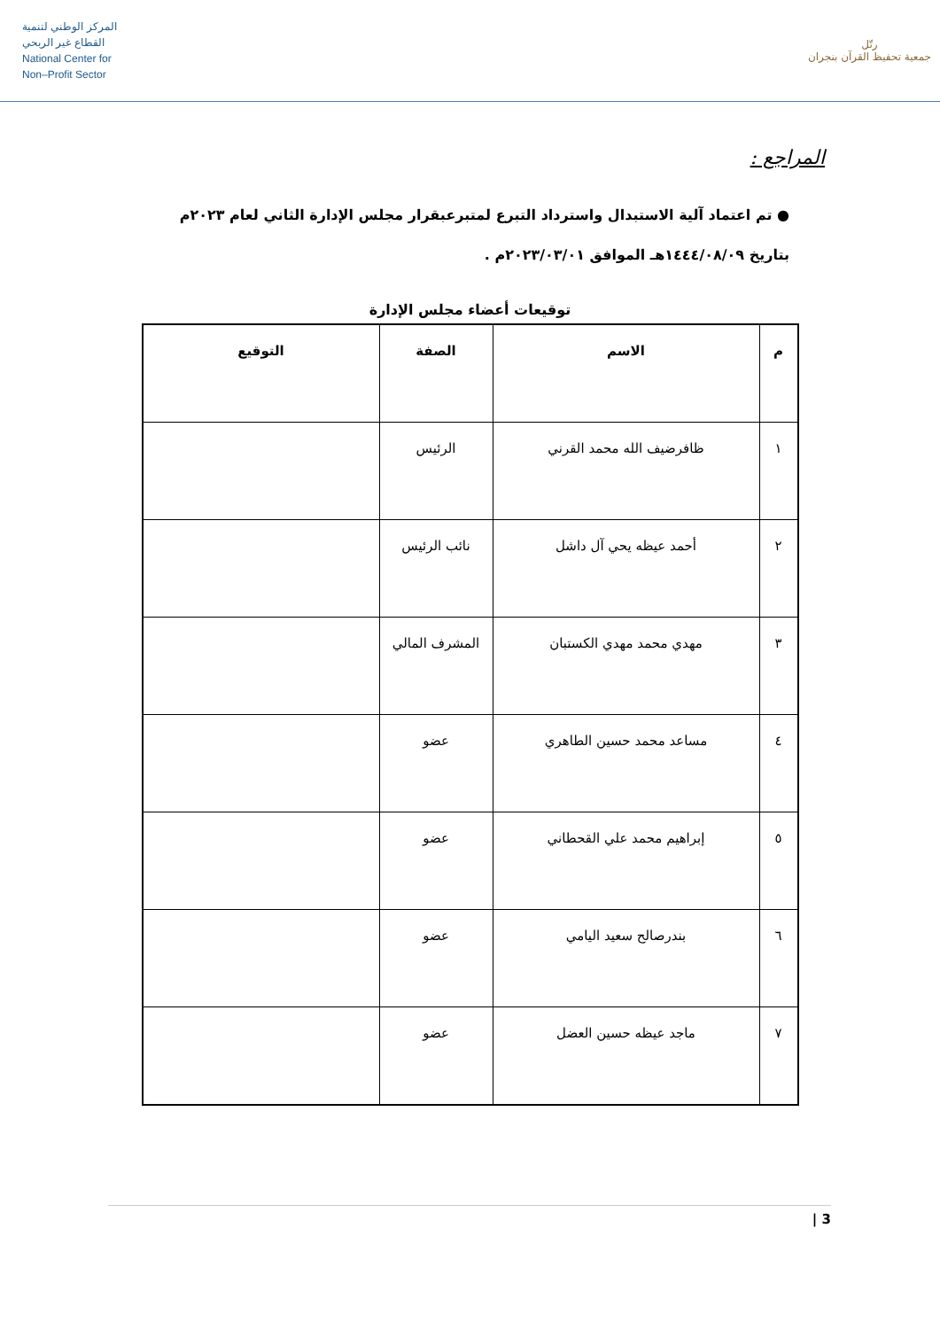المركز الوطني لتنمية
القطاع غير الربحي
National Center for
Non–Profit Sector
رتّل
جمعية تحفيظ القرآن بنجران
المراجع :
● تم اعتماد آلية الاستبدال واسترداد التبرع لمتبرعبقرار مجلس الإدارة الثاني لعام ٢٠٢٣م
بتاريخ ١٤٤٤/٠٨/٠٩هـ الموافق ٢٠٢٣/٠٣/٠١م .
توقيعات أعضاء مجلس الإدارة
| م | الاسم | الصفة | التوقيع |
| --- | --- | --- | --- |
| ١ | ظافرضيف الله محمد القرني | الرئيس | |
| ٢ | أحمد عيظه يحي آل داشل | نائب الرئيس | |
| ٣ | مهدي محمد مهدي الكستبان | المشرف المالي | |
| ٤ | مساعد محمد حسين الطاهري | عضو | |
| ٥ | إبراهيم محمد علي القحطاني | عضو | |
| ٦ | بندرصالح سعيد اليامي | عضو | |
| ٧ | ماجد عيظه حسين العضل | عضو | |
3 |